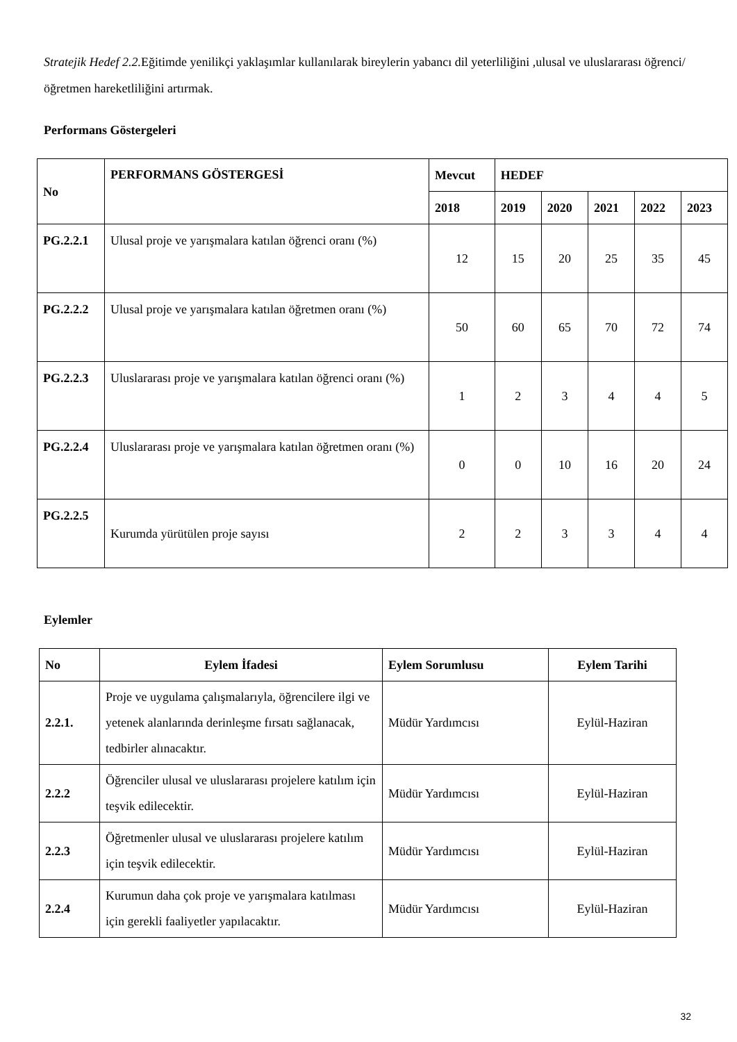Stratejik Hedef 2.2. Eğitimde yenilikçi yaklaşımlar kullanılarak bireylerin yabancı dil yeterliliğini ,ulusal ve uluslararası öğrenci/öğretmen hareketliliğini artırmak.
Performans Göstergeleri
| No | PERFORMANS GÖSTERGESİ | Mevcut | HEDEF | | | | |
| --- | --- | --- | --- | --- | --- | --- | --- |
| | | 2018 | 2019 | 2020 | 2021 | 2022 | 2023 |
| PG.2.2.1 | Ulusal proje ve yarışmalara katılan öğrenci oranı (%) | 12 | 15 | 20 | 25 | 35 | 45 |
| PG.2.2.2 | Ulusal proje ve yarışmalara katılan öğretmen oranı (%) | 50 | 60 | 65 | 70 | 72 | 74 |
| PG.2.2.3 | Uluslararası proje ve yarışmalara katılan öğrenci oranı (%) | 1 | 2 | 3 | 4 | 4 | 5 |
| PG.2.2.4 | Uluslararası proje ve yarışmalara katılan öğretmen oranı (%) | 0 | 0 | 10 | 16 | 20 | 24 |
| PG.2.2.5 | Kurumda yürütülen proje sayısı | 2 | 2 | 3 | 3 | 4 | 4 |
Eylemler
| No | Eylem İfadesi | Eylem Sorumlusu | Eylem Tarihi |
| --- | --- | --- | --- |
| 2.2.1. | Proje ve uygulama çalışmalarıyla, öğrencilere ilgi ve yetenek alanlarında derinleşme fırsatı sağlanacak, tedbirler alınacaktır. | Müdür Yardımcısı | Eylül-Haziran |
| 2.2.2 | Öğrenciler ulusal ve uluslararası projelere katılım için teşvik edilecektir. | Müdür Yardımcısı | Eylül-Haziran |
| 2.2.3 | Öğretmenler ulusal ve uluslararası projelere katılım için teşvik edilecektir. | Müdür Yardımcısı | Eylül-Haziran |
| 2.2.4 | Kurumun daha çok proje ve yarışmalara katılması için gerekli faaliyetler yapılacaktır. | Müdür Yardımcısı | Eylül-Haziran |
32